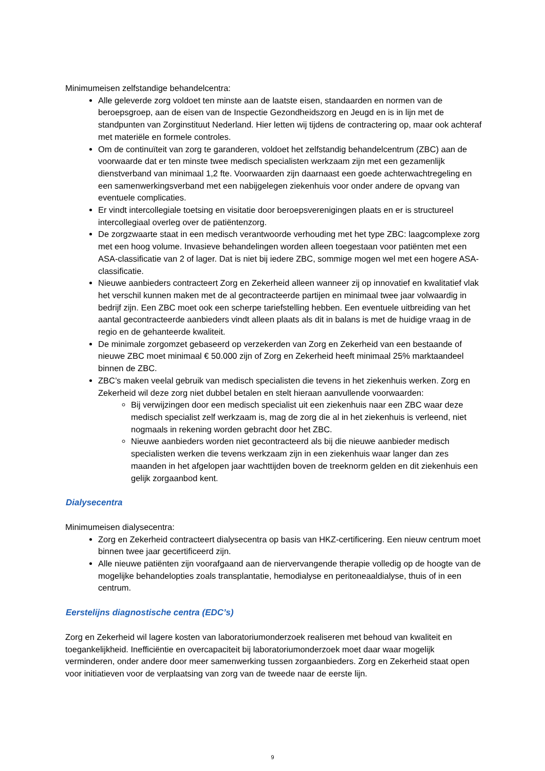Minimumeisen zelfstandige behandelcentra:
Alle geleverde zorg voldoet ten minste aan de laatste eisen, standaarden en normen van de beroepsgroep, aan de eisen van de Inspectie Gezondheidszorg en Jeugd en is in lijn met de standpunten van Zorginstituut Nederland. Hier letten wij tijdens de contractering op, maar ook achteraf met materiële en formele controles.
Om de continuïteit van zorg te garanderen, voldoet het zelfstandig behandelcentrum (ZBC) aan de voorwaarde dat er ten minste twee medisch specialisten werkzaam zijn met een gezamenlijk dienstverband van minimaal 1,2 fte. Voorwaarden zijn daarnaast een goede achterwachtregeling en een samenwerkingsverband met een nabijgelegen ziekenhuis voor onder andere de opvang van eventuele complicaties.
Er vindt intercollegiale toetsing en visitatie door beroepsverenigingen plaats en er is structureel intercollegiaal overleg over de patiëntenzorg.
De zorgzwaarte staat in een medisch verantwoorde verhouding met het type ZBC: laagcomplexe zorg met een hoog volume. Invasieve behandelingen worden alleen toegestaan voor patiënten met een ASA-classificatie van 2 of lager. Dat is niet bij iedere ZBC, sommige mogen wel met een hogere ASA-classificatie.
Nieuwe aanbieders contracteert Zorg en Zekerheid alleen wanneer zij op innovatief en kwalitatief vlak het verschil kunnen maken met de al gecontracteerde partijen en minimaal twee jaar volwaardig in bedrijf zijn. Een ZBC moet ook een scherpe tariefstelling hebben. Een eventuele uitbreiding van het aantal gecontracteerde aanbieders vindt alleen plaats als dit in balans is met de huidige vraag in de regio en de gehanteerde kwaliteit.
De minimale zorgomzet gebaseerd op verzekerden van Zorg en Zekerheid van een bestaande of nieuwe ZBC moet minimaal € 50.000 zijn of Zorg en Zekerheid heeft minimaal 25% marktaandeel binnen de ZBC.
ZBC’s maken veelal gebruik van medisch specialisten die tevens in het ziekenhuis werken. Zorg en Zekerheid wil deze zorg niet dubbel betalen en stelt hieraan aanvullende voorwaarden:
Bij verwijzingen door een medisch specialist uit een ziekenhuis naar een ZBC waar deze medisch specialist zelf werkzaam is, mag de zorg die al in het ziekenhuis is verleend, niet nogmaals in rekening worden gebracht door het ZBC.
Nieuwe aanbieders worden niet gecontracteerd als bij die nieuwe aanbieder medisch specialisten werken die tevens werkzaam zijn in een ziekenhuis waar langer dan zes maanden in het afgelopen jaar wachttijden boven de treeknorm gelden en dit ziekenhuis een gelijk zorgaanbod kent.
Dialysecentra
Minimumeisen dialysecentra:
Zorg en Zekerheid contracteert dialysecentra op basis van HKZ-certificering. Een nieuw centrum moet binnen twee jaar gecertificeerd zijn.
Alle nieuwe patiënten zijn voorafgaand aan de niervervangende therapie volledig op de hoogte van de mogelijke behandelopties zoals transplantatie, hemodialyse en peritoneaaldialyse, thuis of in een centrum.
Eerstelijns diagnostische centra (EDC’s)
Zorg en Zekerheid wil lagere kosten van laboratoriumonderzoek realiseren met behoud van kwaliteit en toegankelijkheid. Inefficiëntie en overcapaciteit bij laboratoriumonderzoek moet daar waar mogelijk verminderen, onder andere door meer samenwerking tussen zorgaanbieders. Zorg en Zekerheid staat open voor initiatieven voor de verplaatsing van zorg van de tweede naar de eerste lijn.
9